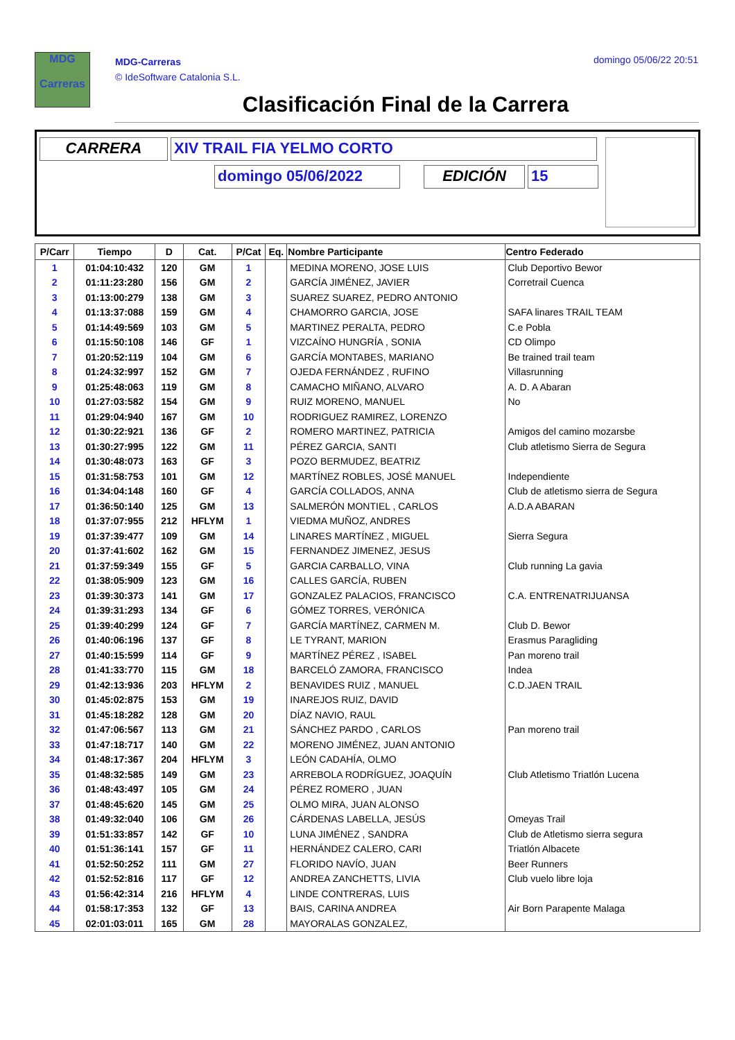MDG
Carreras
MDG-Carreras
© IdeSoftware Catalonia S.L.
domingo 05/06/22 20:51
Clasificación Final de la Carrera
CARRERA XIV TRAIL FIA YELMO CORTO
domingo 05/06/2022 EDICIÓN 15
| P/Carr | Tiempo | D | Cat. | P/Cat | Eq. | Nombre Participante | Centro Federado |
| --- | --- | --- | --- | --- | --- | --- | --- |
| 1 | 01:04:10:432 | 120 | GM | 1 | | MEDINA MORENO, JOSE LUIS | Club Deportivo Bewor |
| 2 | 01:11:23:280 | 156 | GM | 2 | | GARCÍA JIMÉNEZ, JAVIER | Corretrail Cuenca |
| 3 | 01:13:00:279 | 138 | GM | 3 | | SUAREZ SUAREZ, PEDRO ANTONIO | |
| 4 | 01:13:37:088 | 159 | GM | 4 | | CHAMORRO GARCIA, JOSE | SAFA linares TRAIL TEAM |
| 5 | 01:14:49:569 | 103 | GM | 5 | | MARTINEZ PERALTA, PEDRO | C.e Pobla |
| 6 | 01:15:50:108 | 146 | GF | 1 | | VIZCAÍNO HUNGRÍA , SONIA | CD Olimpo |
| 7 | 01:20:52:119 | 104 | GM | 6 | | GARCÍA MONTABES, MARIANO | Be trained trail team |
| 8 | 01:24:32:997 | 152 | GM | 7 | | OJEDA FERNÁNDEZ , RUFINO | Villasrunning |
| 9 | 01:25:48:063 | 119 | GM | 8 | | CAMACHO MIÑANO, ALVARO | A. D. A Abaran |
| 10 | 01:27:03:582 | 154 | GM | 9 | | RUIZ MORENO, MANUEL | No |
| 11 | 01:29:04:940 | 167 | GM | 10 | | RODRIGUEZ RAMIREZ, LORENZO | |
| 12 | 01:30:22:921 | 136 | GF | 2 | | ROMERO MARTINEZ, PATRICIA | Amigos del camino mozarsbe |
| 13 | 01:30:27:995 | 122 | GM | 11 | | PÉREZ GARCIA, SANTI | Club atletismo Sierra de Segura |
| 14 | 01:30:48:073 | 163 | GF | 3 | | POZO BERMUDEZ, BEATRIZ | |
| 15 | 01:31:58:753 | 101 | GM | 12 | | MARTÍNEZ ROBLES, JOSÉ MANUEL | Independiente |
| 16 | 01:34:04:148 | 160 | GF | 4 | | GARCÍA COLLADOS, ANNA | Club de atletismo sierra de Segura |
| 17 | 01:36:50:140 | 125 | GM | 13 | | SALMERÓN MONTIEL , CARLOS | A.D.A ABARAN |
| 18 | 01:37:07:955 | 212 | HFLYM | 1 | | VIEDMA MUÑOZ, ANDRES | |
| 19 | 01:37:39:477 | 109 | GM | 14 | | LINARES MARTÍNEZ , MIGUEL | Sierra Segura |
| 20 | 01:37:41:602 | 162 | GM | 15 | | FERNANDEZ JIMENEZ, JESUS | |
| 21 | 01:37:59:349 | 155 | GF | 5 | | GARCIA CARBALLO, VINA | Club running La gavia |
| 22 | 01:38:05:909 | 123 | GM | 16 | | CALLES GARCÍA, RUBEN | |
| 23 | 01:39:30:373 | 141 | GM | 17 | | GONZALEZ PALACIOS, FRANCISCO | C.A. ENTRENATRIJUANSA |
| 24 | 01:39:31:293 | 134 | GF | 6 | | GÓMEZ TORRES, VERÓNICA | |
| 25 | 01:39:40:299 | 124 | GF | 7 | | GARCÍA MARTÍNEZ, CARMEN M. | Club D. Bewor |
| 26 | 01:40:06:196 | 137 | GF | 8 | | LE TYRANT, MARION | Erasmus Paragliding |
| 27 | 01:40:15:599 | 114 | GF | 9 | | MARTÍNEZ PÉREZ , ISABEL | Pan moreno trail |
| 28 | 01:41:33:770 | 115 | GM | 18 | | BARCELÓ ZAMORA, FRANCISCO | Indea |
| 29 | 01:42:13:936 | 203 | HFLYM | 2 | | BENAVIDES RUIZ , MANUEL | C.D.JAEN TRAIL |
| 30 | 01:45:02:875 | 153 | GM | 19 | | INAREJOS RUIZ, DAVID | |
| 31 | 01:45:18:282 | 128 | GM | 20 | | DÍAZ NAVIO, RAUL | |
| 32 | 01:47:06:567 | 113 | GM | 21 | | SÁNCHEZ PARDO , CARLOS | Pan moreno trail |
| 33 | 01:47:18:717 | 140 | GM | 22 | | MORENO JIMÉNEZ, JUAN ANTONIO | |
| 34 | 01:48:17:367 | 204 | HFLYM | 3 | | LEÓN CADAHÍA, OLMO | |
| 35 | 01:48:32:585 | 149 | GM | 23 | | ARREBOLA RODRÍGUEZ, JOAQUÍN | Club Atletismo Triatlón Lucena |
| 36 | 01:48:43:497 | 105 | GM | 24 | | PÉREZ ROMERO , JUAN | |
| 37 | 01:48:45:620 | 145 | GM | 25 | | OLMO MIRA, JUAN ALONSO | |
| 38 | 01:49:32:040 | 106 | GM | 26 | | CÁRDENAS LABELLA, JESÚS | Omeyas Trail |
| 39 | 01:51:33:857 | 142 | GF | 10 | | LUNA JIMÉNEZ , SANDRA | Club de Atletismo sierra segura |
| 40 | 01:51:36:141 | 157 | GF | 11 | | HERNÁNDEZ CALERO, CARI | Triatlón Albacete |
| 41 | 01:52:50:252 | 111 | GM | 27 | | FLORIDO NAVÍO, JUAN | Beer Runners |
| 42 | 01:52:52:816 | 117 | GF | 12 | | ANDREA ZANCHETTS, LIVIA | Club vuelo libre loja |
| 43 | 01:56:42:314 | 216 | HFLYM | 4 | | LINDE CONTRERAS, LUIS | |
| 44 | 01:58:17:353 | 132 | GF | 13 | | BAIS, CARINA ANDREA | Air Born Parapente Malaga |
| 45 | 02:01:03:011 | 165 | GM | 28 | | MAYORALAS GONZALEZ, | |